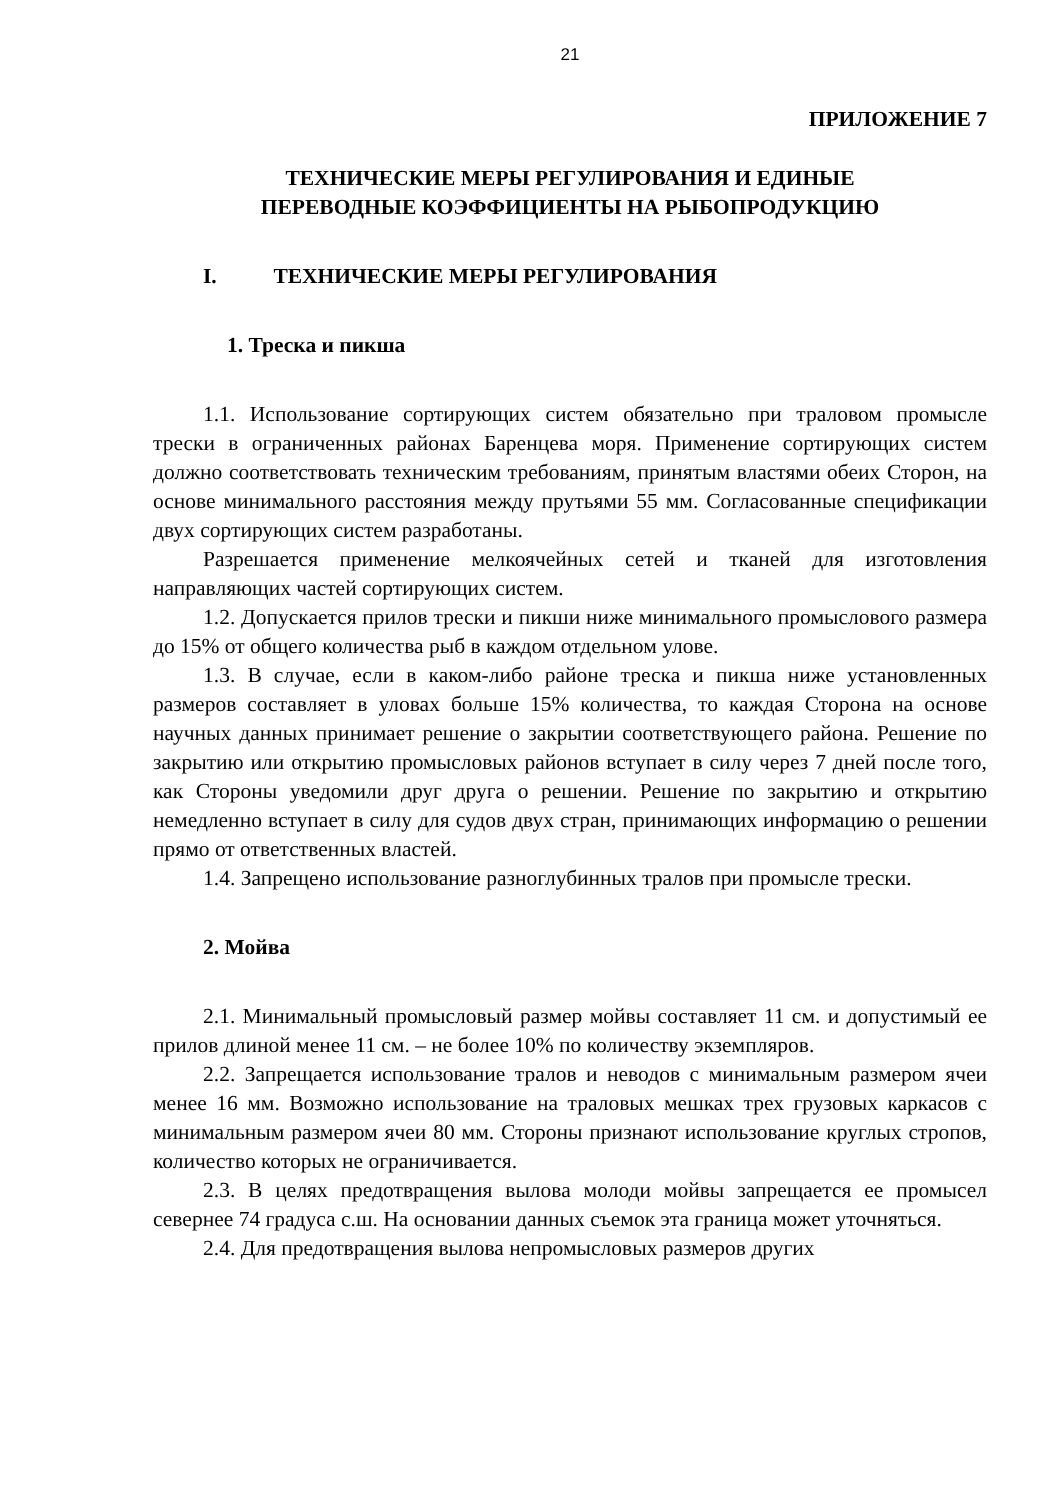21
ПРИЛОЖЕНИЕ 7
ТЕХНИЧЕСКИЕ МЕРЫ РЕГУЛИРОВАНИЯ И ЕДИНЫЕ
ПЕРЕВОДНЫЕ КОЭФФИЦИЕНТЫ НА РЫБОПРОДУКЦИЮ
I. ТЕХНИЧЕСКИЕ МЕРЫ РЕГУЛИРОВАНИЯ
1. Треска и пикша
1.1. Использование сортирующих систем обязательно при траловом промысле трески в ограниченных районах Баренцева моря. Применение сортирующих систем должно соответствовать техническим требованиям, принятым властями обеих Сторон, на основе минимального расстояния между прутьями 55 мм. Согласованные спецификации двух сортирующих систем разработаны.
Разрешается применение мелкоячейных сетей и тканей для изготовления направляющих частей сортирующих систем.
1.2. Допускается прилов трески и пикши ниже минимального промыслового размера до 15% от общего количества рыб в каждом отдельном улове.
1.3. В случае, если в каком-либо районе треска и пикша ниже установленных размеров составляет в уловах больше 15% количества, то каждая Сторона на основе научных данных принимает решение о закрытии соответствующего района. Решение по закрытию или открытию промысловых районов вступает в силу через 7 дней после того, как Стороны уведомили друг друга о решении. Решение по закрытию и открытию немедленно вступает в силу для судов двух стран, принимающих информацию о решении прямо от ответственных властей.
1.4. Запрещено использование разноглубинных тралов при промысле трески.
2. Мойва
2.1. Минимальный промысловый размер мойвы составляет 11 см. и допустимый ее прилов длиной менее 11 см. – не более 10% по количеству экземпляров.
2.2. Запрещается использование тралов и неводов с минимальным размером ячеи менее 16 мм. Возможно использование на траловых мешках трех грузовых каркасов с минимальным размером ячеи 80 мм. Стороны признают использование круглых стропов, количество которых не ограничивается.
2.3. В целях предотвращения вылова молоди мойвы запрещается ее промысел севернее 74 градуса с.ш. На основании данных съемок эта граница может уточняться.
2.4. Для предотвращения вылова непромысловых размеров других